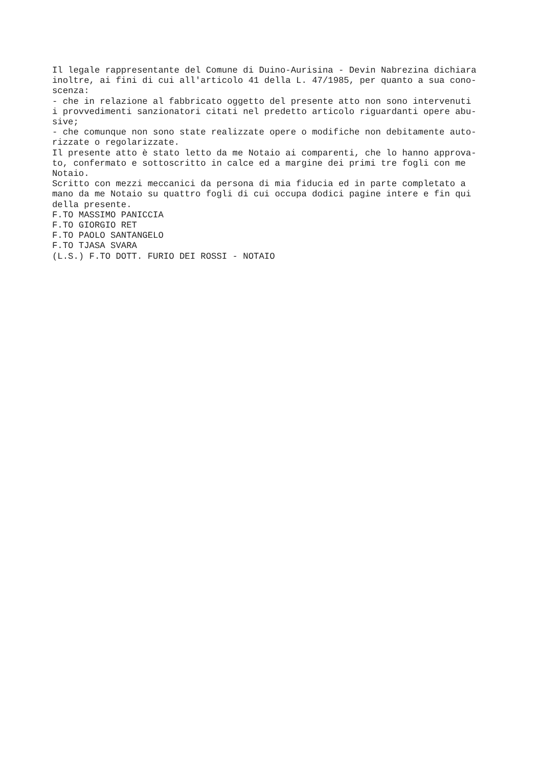Il legale rappresentante del Comune di Duino-Aurisina - Devin Nabrezina dichiara inoltre, ai fini di cui all'articolo 41 della L. 47/1985, per quanto a sua cono- scenza: - che in relazione al fabbricato oggetto del presente atto non sono intervenuti i provvedimenti sanzionatori citati nel predetto articolo riguardanti opere abu- sive; - che comunque non sono state realizzate opere o modifiche non debitamente auto- rizzate o regolarizzate. Il presente atto è stato letto da me Notaio ai comparenti, che lo hanno approva- to, confermato e sottoscritto in calce ed a margine dei primi tre fogli con me Notaio. Scritto con mezzi meccanici da persona di mia fiducia ed in parte completato a mano da me Notaio su quattro fogli di cui occupa dodici pagine intere e fin qui della presente. F.TO MASSIMO PANICCIA F.TO GIORGIO RET F.TO PAOLO SANTANGELO F.TO TJASA SVARA (L.S.) F.TO DOTT. FURIO DEI ROSSI - NOTAIO